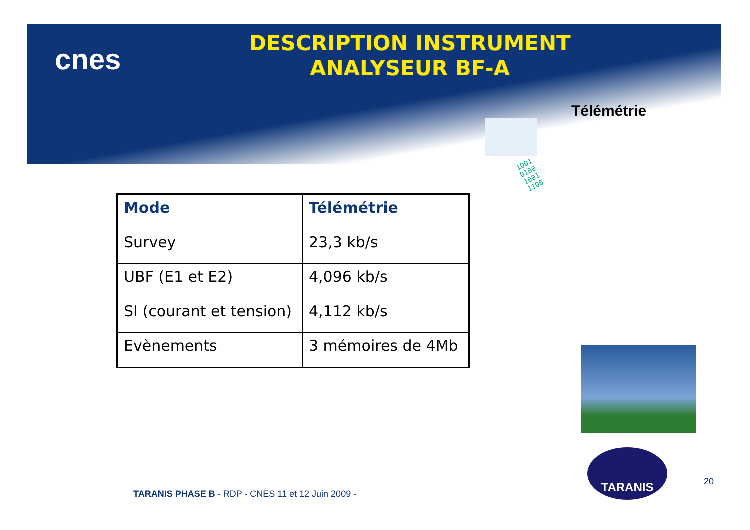cnes
DESCRIPTION INSTRUMENT
ANALYSEUR BF-A
Télémétrie
1001010010011100
| Mode | Télémétrie |
| --- | --- |
| Survey | 23,3 kb/s |
| UBF (E1 et E2) | 4,096 kb/s |
| SI (courant et tension) | 4,112 kb/s |
| Evènements | 3 mémoires de 4Mb |
TARANIS
TARANIS PHASE B - RDP - CNES 11 et 12 Juin 2009 -
20